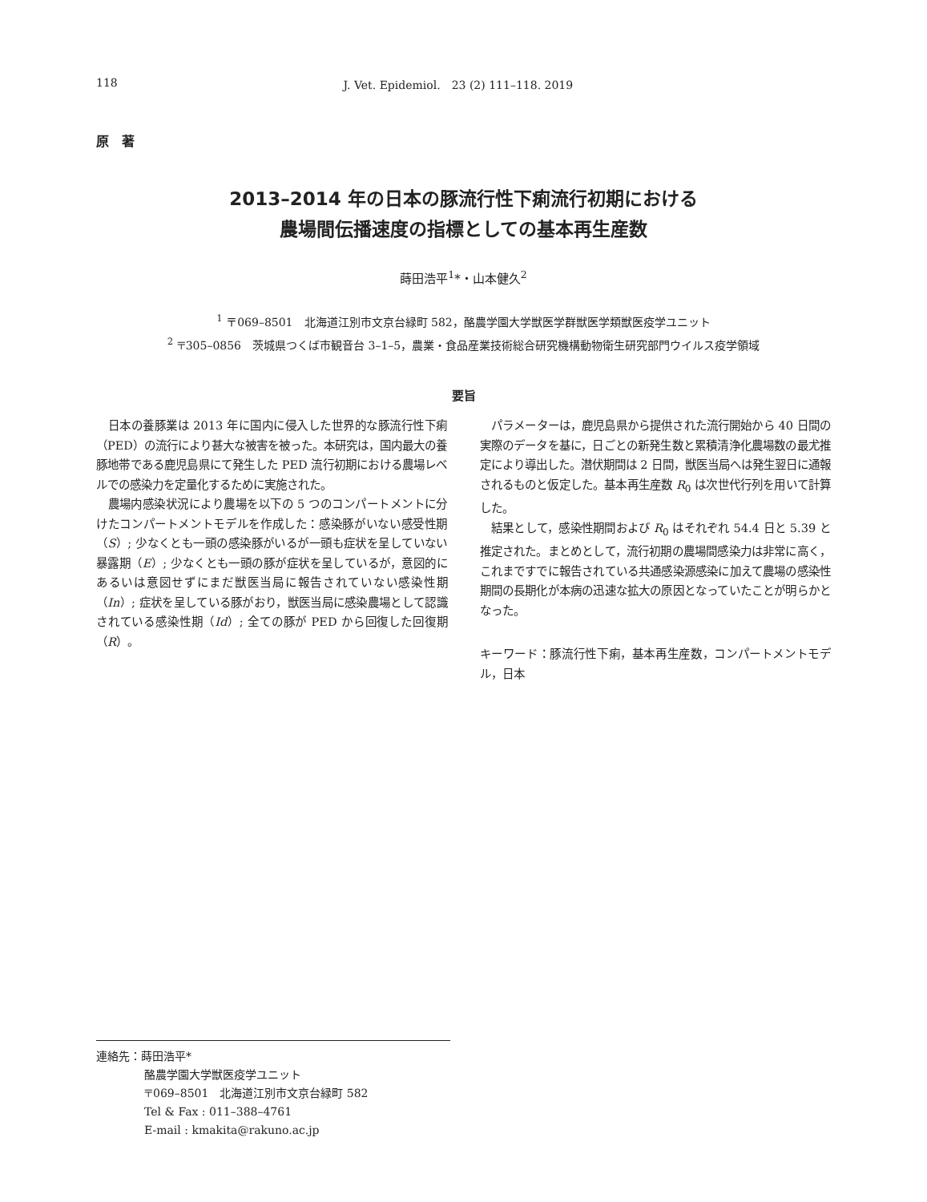118 J. Vet. Epidemiol.　23 (2) 111–118. 2019
原　著
2013–2014 年の日本の豚流行性下痢流行初期における
農場間伝播速度の指標としての基本再生産数
蒔田浩平<sup>1</sup>*・山本健久<sup>2</sup>
<sup>1</sup> 〒069–8501　北海道江別市文京台緑町 582，酪農学園大学獣医学群獣医学類獣医疫学ユニット
<sup>2</sup> 〒305–0856　茨城県つくば市観音台 3–1–5，農業・食品産業技術総合研究機構動物衛生研究部門ウイルス疫学領域
要旨
日本の養豚業は 2013 年に国内に侵入した世界的な豚流行性下痢（PED）の流行により甚大な被害を被った。本研究は，国内最大の養豚地帯である鹿児島県にて発生した PED 流行初期における農場レベルでの感染力を定量化するために実施された。
農場内感染状況により農場を以下の 5 つのコンパートメントに分けたコンパートメントモデルを作成した：感染豚がいない感受性期（S）; 少なくとも一頭の感染豚がいるが一頭も症状を呈していない暴露期（E）; 少なくとも一頭の豚が症状を呈しているが，意図的にあるいは意図せずにまだ獣医当局に報告されていない感染性期（In）; 症状を呈している豚がおり，獣医当局に感染農場として認識されている感染性期（Id）; 全ての豚が PED から回復した回復期（R）。
パラメーターは，鹿児島県から提供された流行開始から 40 日間の実際のデータを基に，日ごとの新発生数と累積清浄化農場数の最尤推定により導出した。潜伏期間は 2 日間，獣医当局へは発生翌日に通報されるものと仮定した。基本再生産数 R<sub>0</sub> は次世代行列を用いて計算した。
結果として，感染性期間および R<sub>0</sub> はそれぞれ 54.4 日と 5.39 と推定された。まとめとして，流行初期の農場間感染力は非常に高く，これまですでに報告されている共通感染源感染に加えて農場の感染性期間の長期化が本病の迅速な拡大の原因となっていたことが明らかとなった。
キーワード：豚流行性下痢，基本再生産数，コンパートメントモデル，日本
連絡先：蒔田浩平*
酪農学園大学獣医疫学ユニット
〒069–8501　北海道江別市文京台緑町 582
Tel & Fax : 011–388–4761
E-mail : kmakita@rakuno.ac.jp